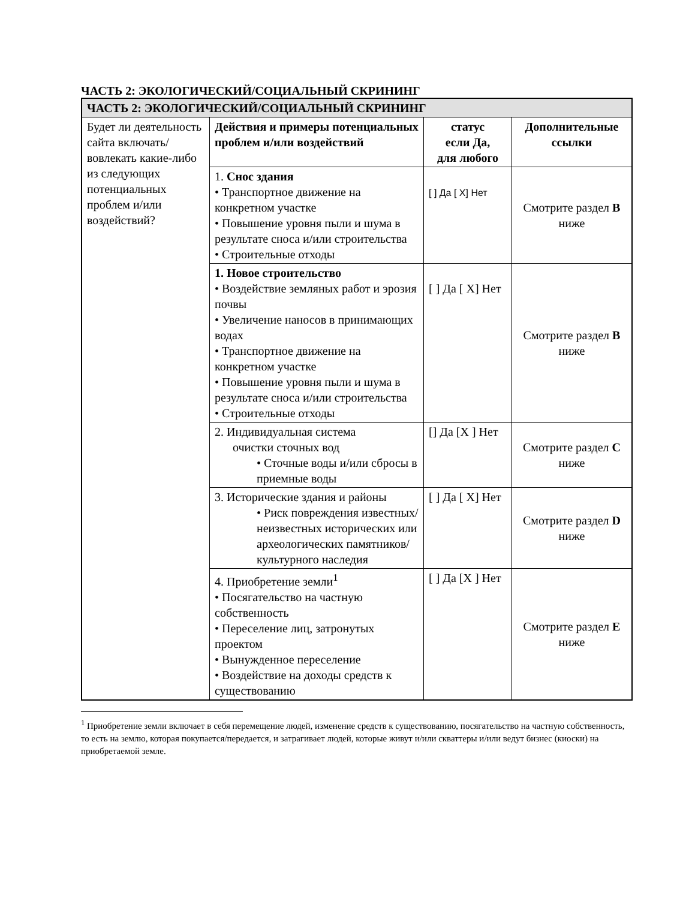ЧАСТЬ 2: ЭКОЛОГИЧЕСКИЙ/СОЦИАЛЬНЫЙ СКРИНИНГ
| ЧАСТЬ 2: ЭКОЛОГИЧЕСКИЙ/СОЦИАЛЬНЫЙ СКРИНИНГ | | | |
| --- | --- | --- | --- |
| Будет ли деятельность сайта включать/вовлекать какие-либо из следующих потенциальных проблем и/или воздействий? | Действия и примеры потенциальных проблем и/или воздействий | статус если Да, для любого | Дополнительные ссылки |
| | 1. Снос здания • Транспортное движение на конкретном участке • Повышение уровня пыли и шума в результате сноса и/или строительства • Строительные отходы | [ ] Да [ X] Нет | Смотрите раздел B ниже |
| | 1. Новое строительство • Воздействие земляных работ и эрозия почвы • Увеличение наносов в принимающих водах • Транспортное движение на конкретном участке • Повышение уровня пыли и шума в результате сноса и/или строительства • Строительные отходы | [ ] Да [ X] Нет | Смотрите раздел B ниже |
| | 2. Индивидуальная система очистки сточных вод • Сточные воды и/или сбросы в приемные воды | [] Да [X ] Нет | Смотрите раздел C ниже |
| | 3. Исторические здания и районы • Риск повреждения известных/неизвестных исторических или археологических памятников/культурного наследия | [ ] Да [ X] Нет | Смотрите раздел D ниже |
| | 4. Приобретение земли<sup>1</sup> • Посягательство на частную собственность • Переселение лиц, затронутых проектом • Вынужденное переселение • Воздействие на доходы средств к существованию | [ ] Да [X ] Нет | Смотрите раздел E ниже |
<sup>1</sup> Приобретение земли включает в себя перемещение людей, изменение средств к существованию, посягательство на частную собственность, то есть на землю, которая покупается/передается, и затрагивает людей, которые живут и/или скваттеры и/или ведут бизнес (киоски) на приобретаемой земле.